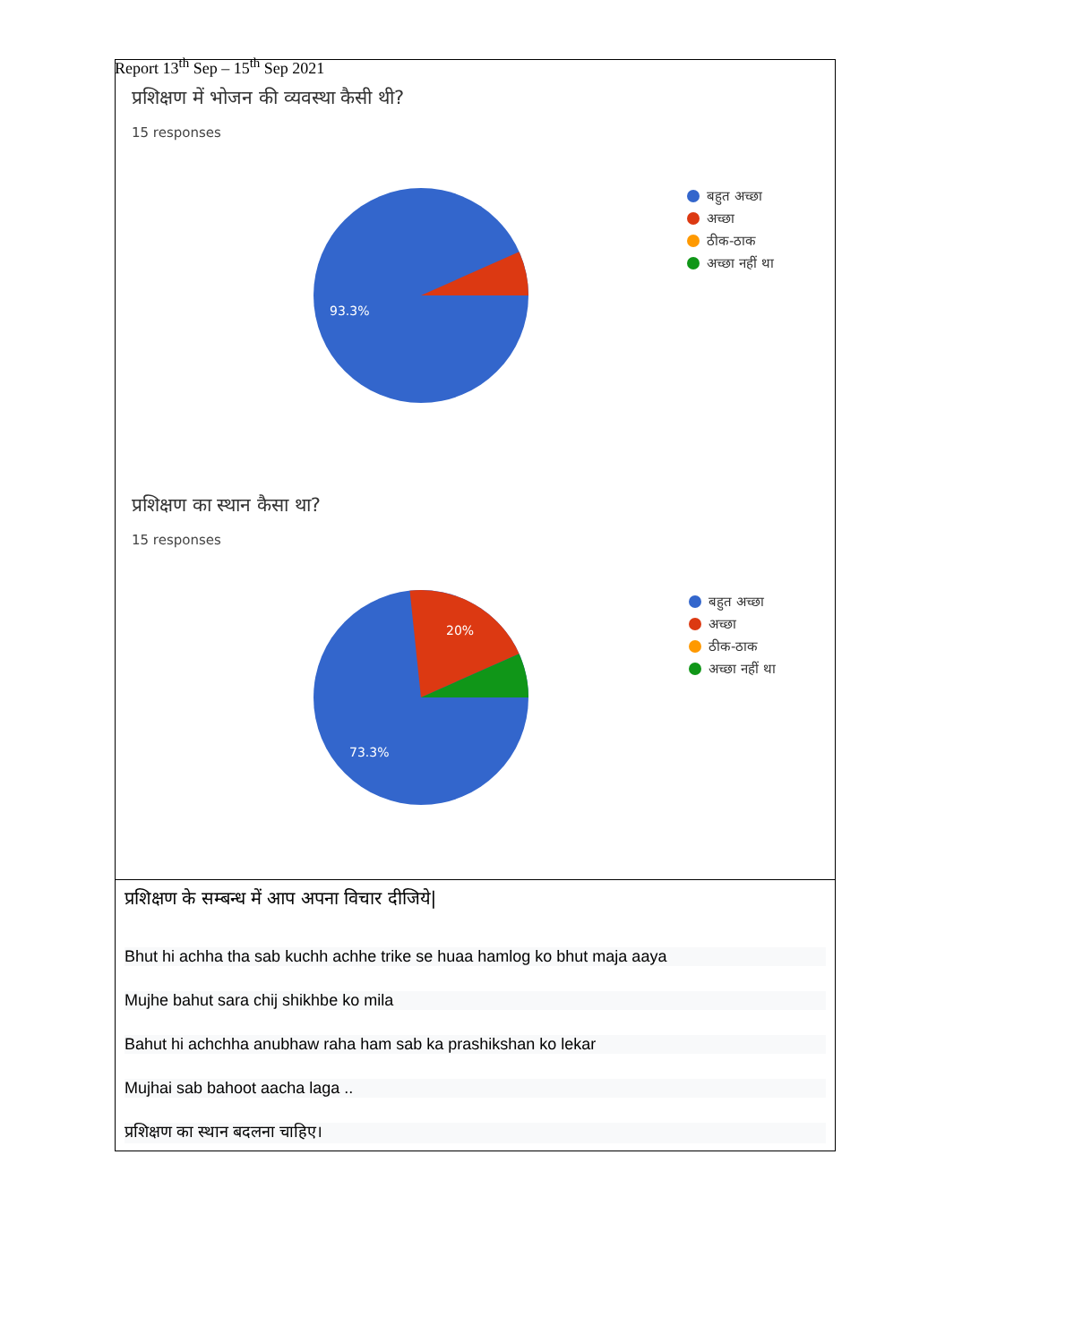Report 13<sup>th</sup> Sep – 15<sup>th</sup> Sep 2021
प्रशिक्षण में भोजन की व्यवस्था कैसी थी?
15 responses
93.3%
बहुत अच्छा
अच्छा
ठीक-ठाक
अच्छा नहीं था
प्रशिक्षण का स्थान कैसा था?
15 responses
20%
73.3%
बहुत अच्छा
अच्छा
ठीक-ठाक
अच्छा नहीं था
प्रशिक्षण के सम्बन्ध में आप अपना विचार दीजिये|
Bhut hi achha tha sab kuchh achhe trike se huaa hamlog ko bhut maja aaya
Mujhe bahut sara chij shikhbe ko mila
Bahut hi achchha anubhaw raha ham sab ka prashikshan ko lekar
Mujhai sab bahoot aacha laga ..
प्रशिक्षण का स्थान बदलना चाहिए।